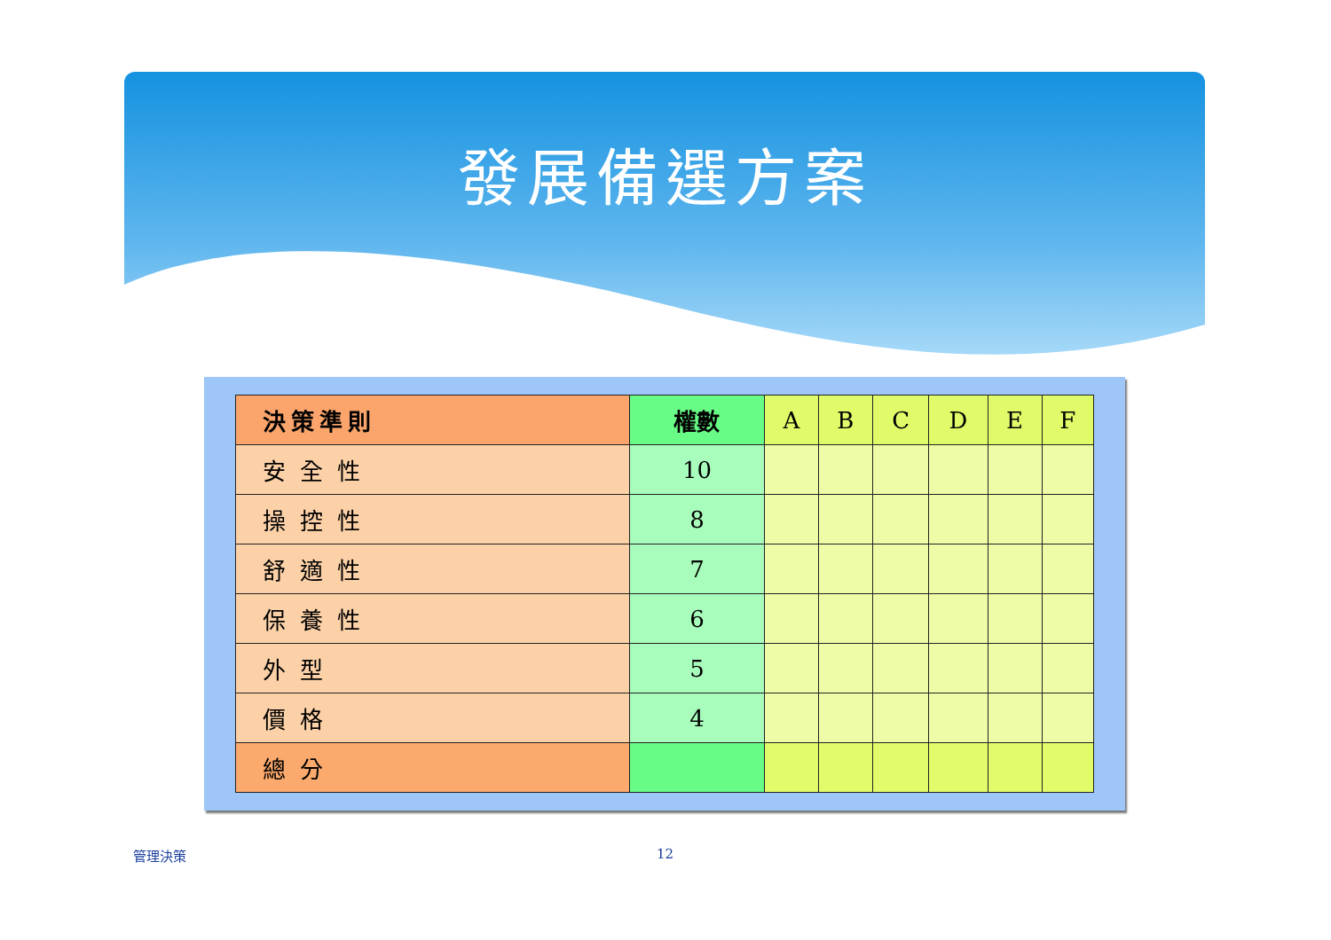發展備選方案
| 決策準則 | 權數 | A | B | C | D | E | F |
| --- | --- | --- | --- | --- | --- | --- | --- |
| 安全性 | 10 | | | | | | |
| 操控性 | 8 | | | | | | |
| 舒適性 | 7 | | | | | | |
| 保養性 | 6 | | | | | | |
| 外型 | 5 | | | | | | |
| 價格 | 4 | | | | | | |
| 總分 | | | | | | | |
管理決策 12